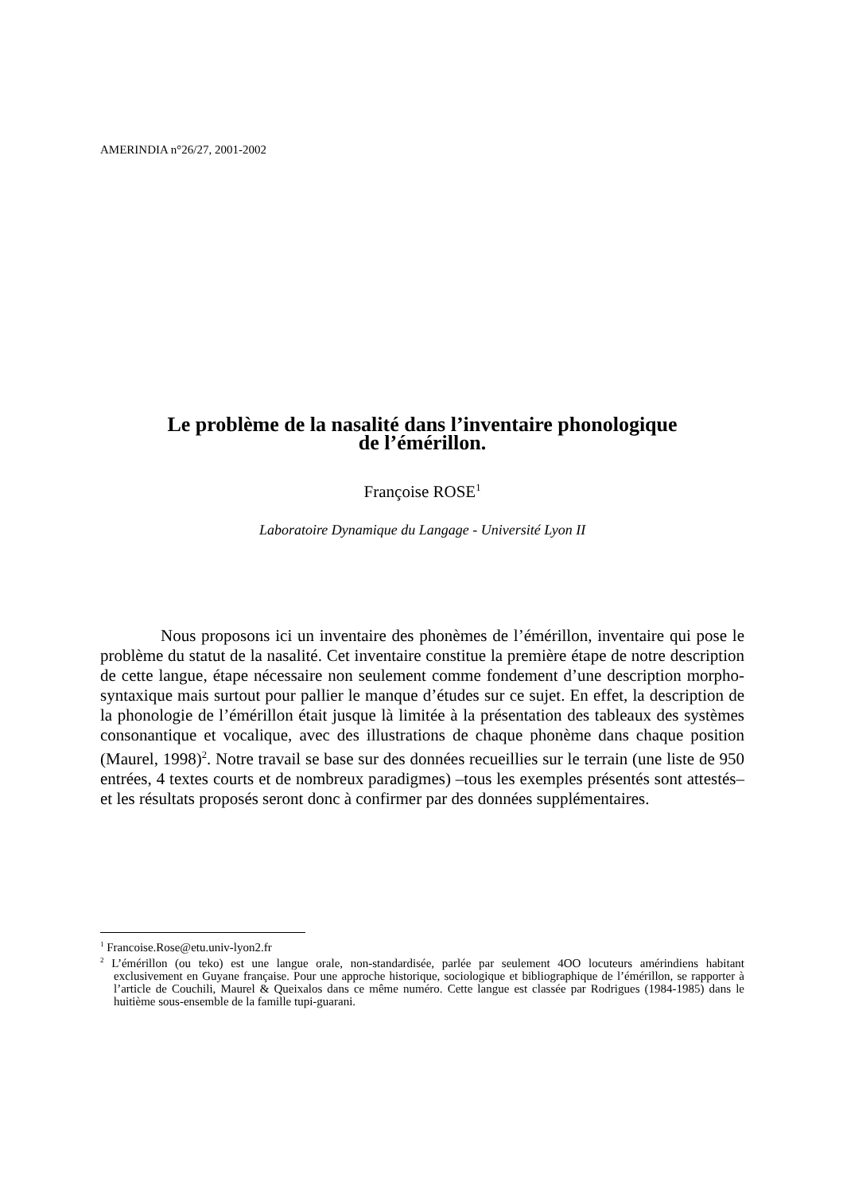AMERINDIA n°26/27, 2001-2002
Le problème de la nasalité dans l’inventaire phonologique
de l’émérillon.
Françoise ROSE<sup>1</sup>
Laboratoire Dynamique du Langage - Université Lyon II
Nous proposons ici un inventaire des phonèmes de l’émérillon, inventaire qui pose le problème du statut de la nasalité. Cet inventaire constitue la première étape de notre description de cette langue, étape nécessaire non seulement comme fondement d’une description morpho-syntaxique mais surtout pour pallier le manque d’études sur ce sujet. En effet, la description de la phonologie de l’émérillon était jusque là limitée à la présentation des tableaux des systèmes consonantique et vocalique, avec des illustrations de chaque phonème dans chaque position (Maurel, 1998)<sup>2</sup>. Notre travail se base sur des données recueillies sur le terrain (une liste de 950 entrées, 4 textes courts et de nombreux paradigmes) –tous les exemples présentés sont attestés– et les résultats proposés seront donc à confirmer par des données supplémentaires.
<sup>1</sup> Francoise.Rose@etu.univ-lyon2.fr
<sup>2</sup> L’émérillon (ou teko) est une langue orale, non-standardisée, parlée par seulement 4OO locuteurs amérindiens habitant exclusivement en Guyane française. Pour une approche historique, sociologique et bibliographique de l’émérillon, se rapporter à l’article de Couchili, Maurel & Queixalos dans ce même numéro. Cette langue est classée par Rodrigues (1984-1985) dans le huitième sous-ensemble de la famille tupi-guarani.